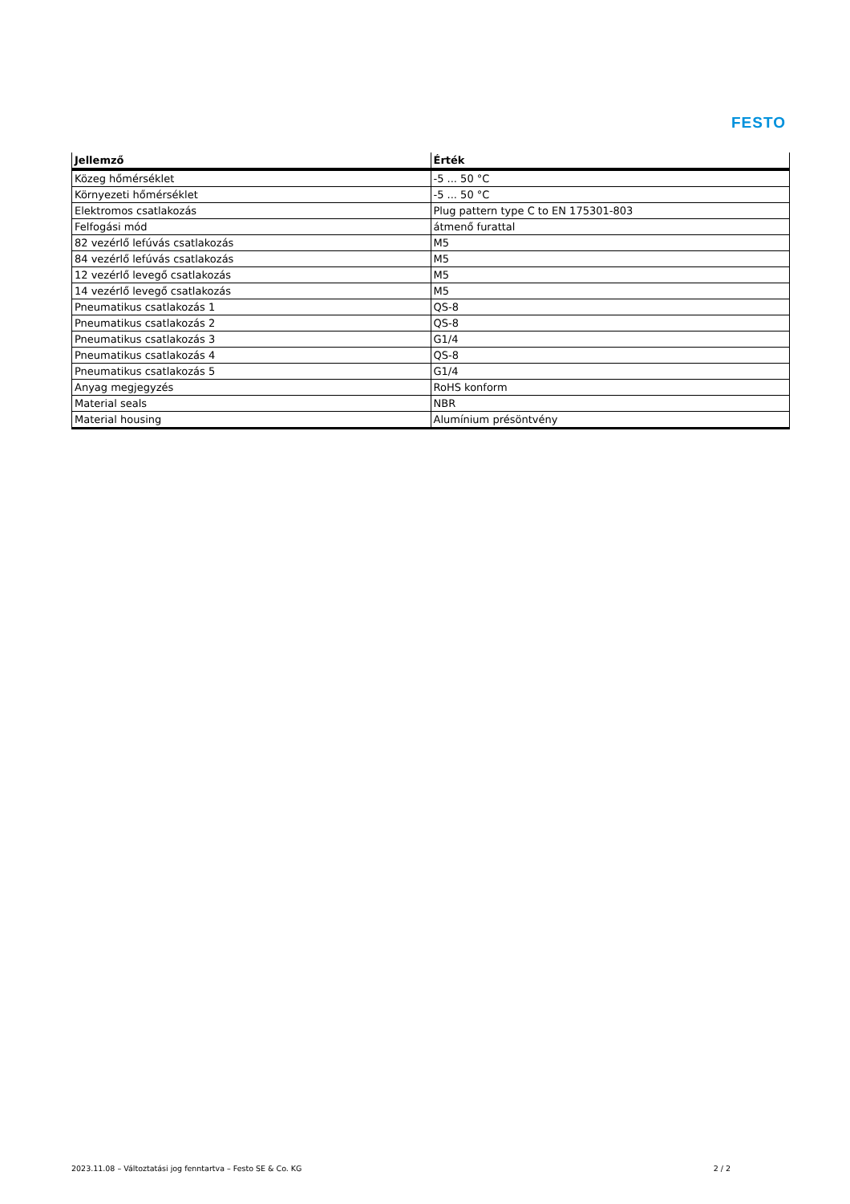FESTO
| Jellemző | Érték |
| --- | --- |
| Közeg hőmérséklet | -5 ... 50 °C |
| Környezeti hőmérséklet | -5 ... 50 °C |
| Elektromos csatlakozás | Plug pattern type C to EN 175301-803 |
| Felfogási mód | átmenő furattal |
| 82 vezérlő lefúvás csatlakozás | M5 |
| 84 vezérlő lefúvás csatlakozás | M5 |
| 12 vezérlő levegő csatlakozás | M5 |
| 14 vezérlő levegő csatlakozás | M5 |
| Pneumatikus csatlakozás 1 | QS-8 |
| Pneumatikus csatlakozás 2 | QS-8 |
| Pneumatikus csatlakozás 3 | G1/4 |
| Pneumatikus csatlakozás 4 | QS-8 |
| Pneumatikus csatlakozás 5 | G1/4 |
| Anyag megjegyzés | RoHS konform |
| Material seals | NBR |
| Material housing | Alumínium présöntvény |
2023.11.08 – Változtatási jog fenntartva – Festo SE & Co. KG 2 / 2